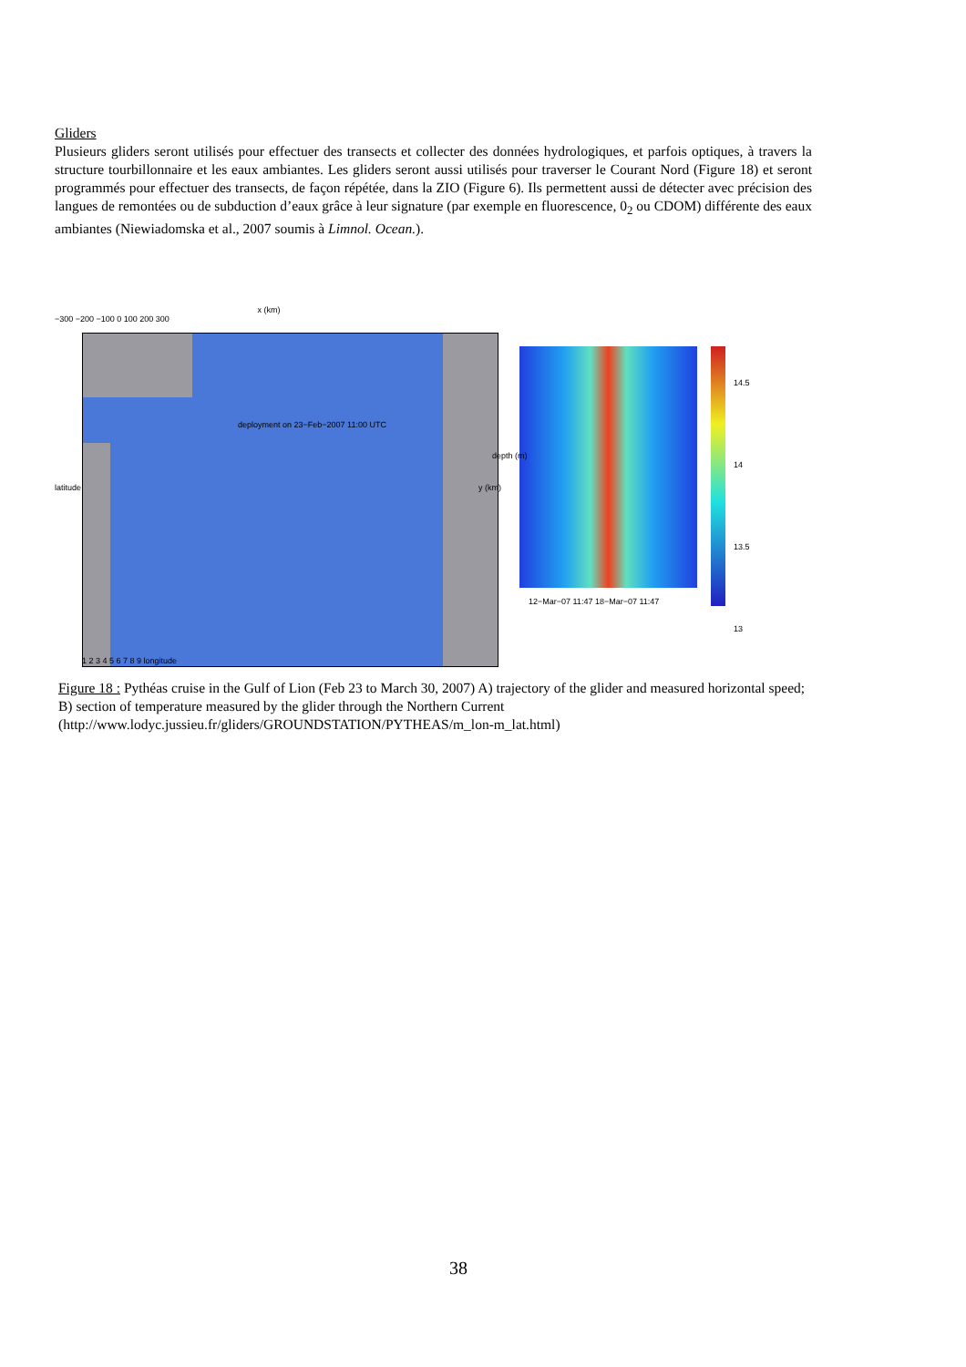Gliders
Plusieurs gliders seront utilisés pour effectuer des transects et collecter des données hydrologiques, et parfois optiques, à travers la structure tourbillonnaire et les eaux ambiantes. Les gliders seront aussi utilisés pour traverser le Courant Nord (Figure 18) et seront programmés pour effectuer des transects, de façon répétée, dans la ZIO (Figure 6). Ils permettent aussi de détecter avec précision des langues de remontées ou de subduction d’eaux grâce à leur signature (par exemple en fluorescence, 0<sub>2</sub> ou CDOM) différente des eaux ambiantes (Niewiadomska et al., 2007 soumis à Limnol. Ocean.).
x (km)
−300 −200 −100 0 100 200 300
deployment on 23−Feb−2007 11:00 UTC
latitude y (km)
1 2 3 4 5 6 7 8 9 longitude
depth (m)
14.5
14
13.5
13
12−Mar−07 11:47 18−Mar−07 11:47
Figure 18 : Pythéas cruise in the Gulf of Lion (Feb 23 to March 30, 2007) A) trajectory of the glider and measured horizontal speed; B) section of temperature measured by the glider through the Northern Current (http://www.lodyc.jussieu.fr/gliders/GROUNDSTATION/PYTHEAS/m_lon-m_lat.html)
38